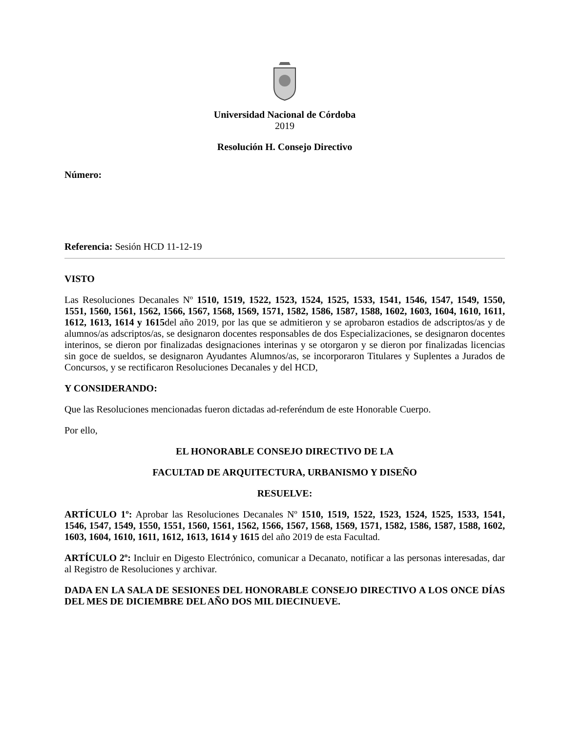Universidad Nacional de Córdoba
2019
Resolución H. Consejo Directivo
Número:
Referencia: Sesión HCD 11-12-19
VISTO
Las Resoluciones Decanales Nº 1510, 1519, 1522, 1523, 1524, 1525, 1533, 1541, 1546, 1547, 1549, 1550, 1551, 1560, 1561, 1562, 1566, 1567, 1568, 1569, 1571, 1582, 1586, 1587, 1588, 1602, 1603, 1604, 1610, 1611, 1612, 1613, 1614 y 1615del año 2019, por las que se admitieron y se aprobaron estadios de adscriptos/as y de alumnos/as adscriptos/as, se designaron docentes responsables de dos Especializaciones, se designaron docentes interinos, se dieron por finalizadas designaciones interinas y se otorgaron y se dieron por finalizadas licencias sin goce de sueldos, se designaron Ayudantes Alumnos/as, se incorporaron Titulares y Suplentes a Jurados de Concursos, y se rectificaron Resoluciones Decanales y del HCD,
Y CONSIDERANDO:
Que las Resoluciones mencionadas fueron dictadas ad-referéndum de este Honorable Cuerpo.
Por ello,
EL HONORABLE CONSEJO DIRECTIVO DE LA
FACULTAD DE ARQUITECTURA, URBANISMO Y DISEÑO
RESUELVE:
ARTÍCULO 1º: Aprobar las Resoluciones Decanales Nº 1510, 1519, 1522, 1523, 1524, 1525, 1533, 1541, 1546, 1547, 1549, 1550, 1551, 1560, 1561, 1562, 1566, 1567, 1568, 1569, 1571, 1582, 1586, 1587, 1588, 1602, 1603, 1604, 1610, 1611, 1612, 1613, 1614 y 1615 del año 2019 de esta Facultad.
ARTÍCULO 2º: Incluir en Digesto Electrónico, comunicar a Decanato, notificar a las personas interesadas, dar al Registro de Resoluciones y archivar.
DADA EN LA SALA DE SESIONES DEL HONORABLE CONSEJO DIRECTIVO A LOS ONCE DÍAS DEL MES DE DICIEMBRE DEL AÑO DOS MIL DIECINUEVE.